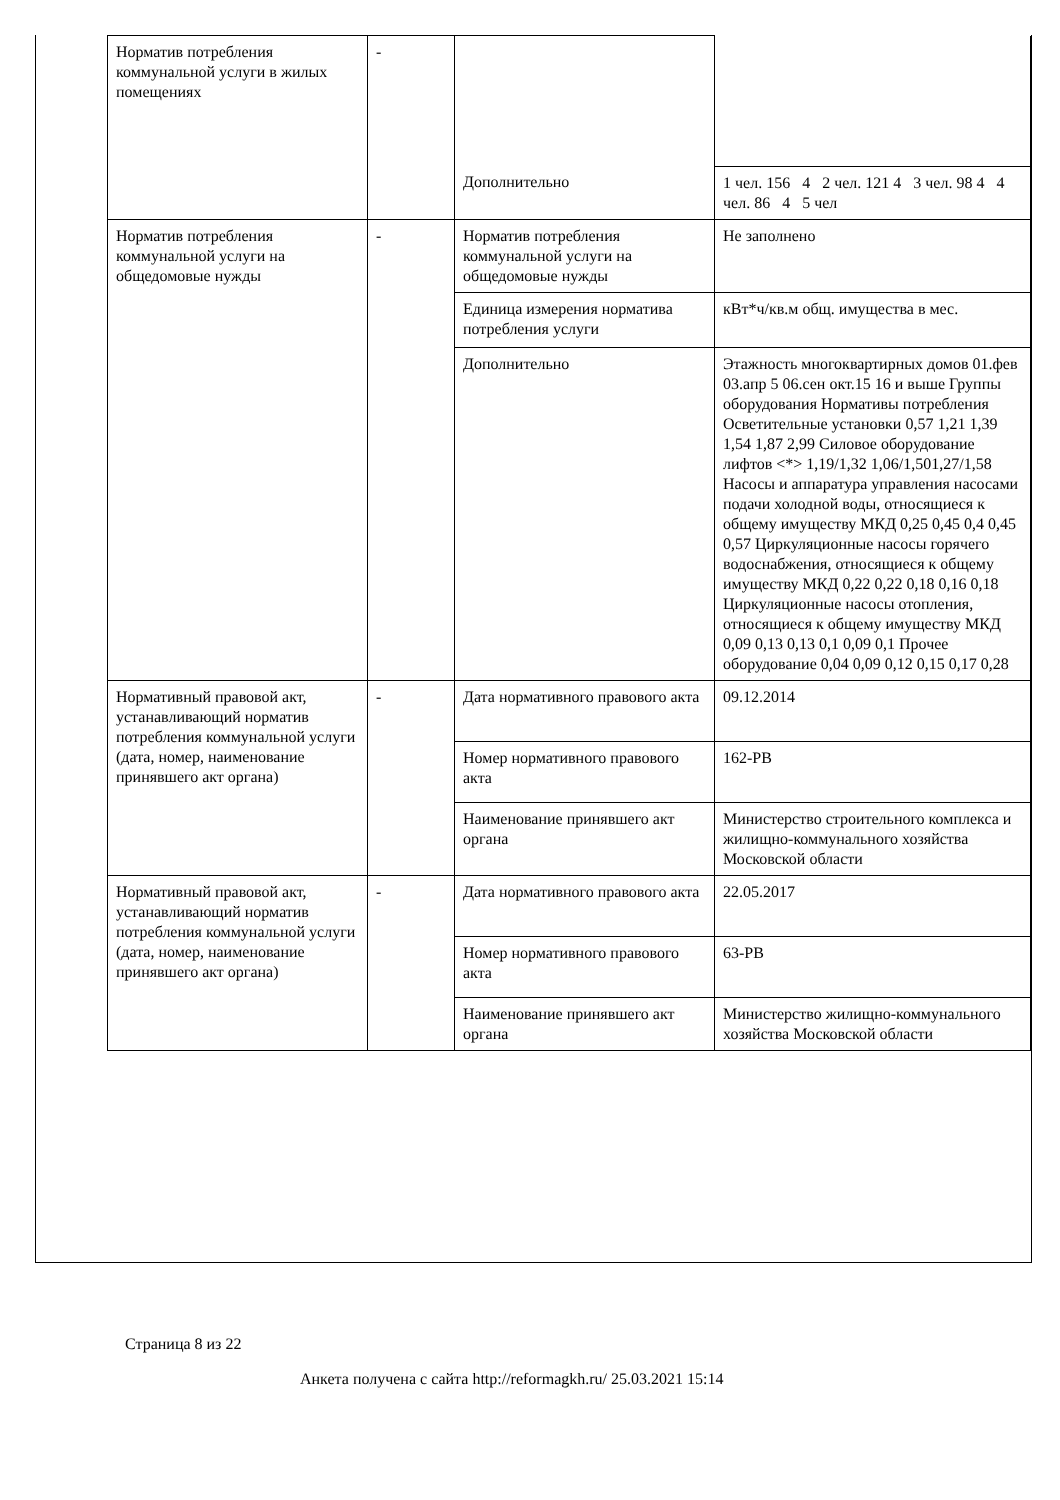| Норматив потребления коммунальной услуги в жилых помещениях | - | | |
| | | Дополнительно | 1 чел. 156 4 2 чел. 121 4 3 чел. 98 4 4 чел. 86 4 5 чел |
| Норматив потребления коммунальной услуги на общедомовые нужды | - | Норматив потребления коммунальной услуги на общедомовые нужды | Не заполнено |
| | | Единица измерения норматива потребления услуги | кВт*ч/кв.м общ. имущества в мес. |
| | | Дополнительно | Этажность многоквартирных домов 01.фев 03.апр 5 06.сен окт.15 16 и выше Группы оборудования Нормативы потребления Осветительные установки 0,57 1,21 1,39 1,54 1,87 2,99 Силовое оборудование лифтов <*> 1,19/1,32 1,06/1,501,27/1,58 Насосы и аппаратура управления насосами подачи холодной воды, относящиеся к общему имуществу МКД 0,25 0,45 0,4 0,45 0,57 Циркуляционные насосы горячего водоснабжения, относящиеся к общему имуществу МКД 0,22 0,22 0,18 0,16 0,18 Циркуляционные насосы отопления, относящиеся к общему имуществу МКД 0,09 0,13 0,13 0,1 0,09 0,1 Прочее оборудование 0,04 0,09 0,12 0,15 0,17 0,28 |
| Нормативный правовой акт, устанавливающий норматив потребления коммунальной услуги (дата, номер, наименование принявшего акт органа) | - | Дата нормативного правового акта | 09.12.2014 |
| | | Номер нормативного правового акта | 162-РВ |
| | | Наименование принявшего акт органа | Министерство строительного комплекса и жилищно-коммунального хозяйства Московской области |
| Нормативный правовой акт, устанавливающий норматив потребления коммунальной услуги (дата, номер, наименование принявшего акт органа) | - | Дата нормативного правового акта | 22.05.2017 |
| | | Номер нормативного правового акта | 63-РВ |
| | | Наименование принявшего акт органа | Министерство жилищно-коммунального хозяйства Московской области |
Страница 8 из 22
Анкета получена с сайта http://reformagkh.ru/ 25.03.2021 15:14